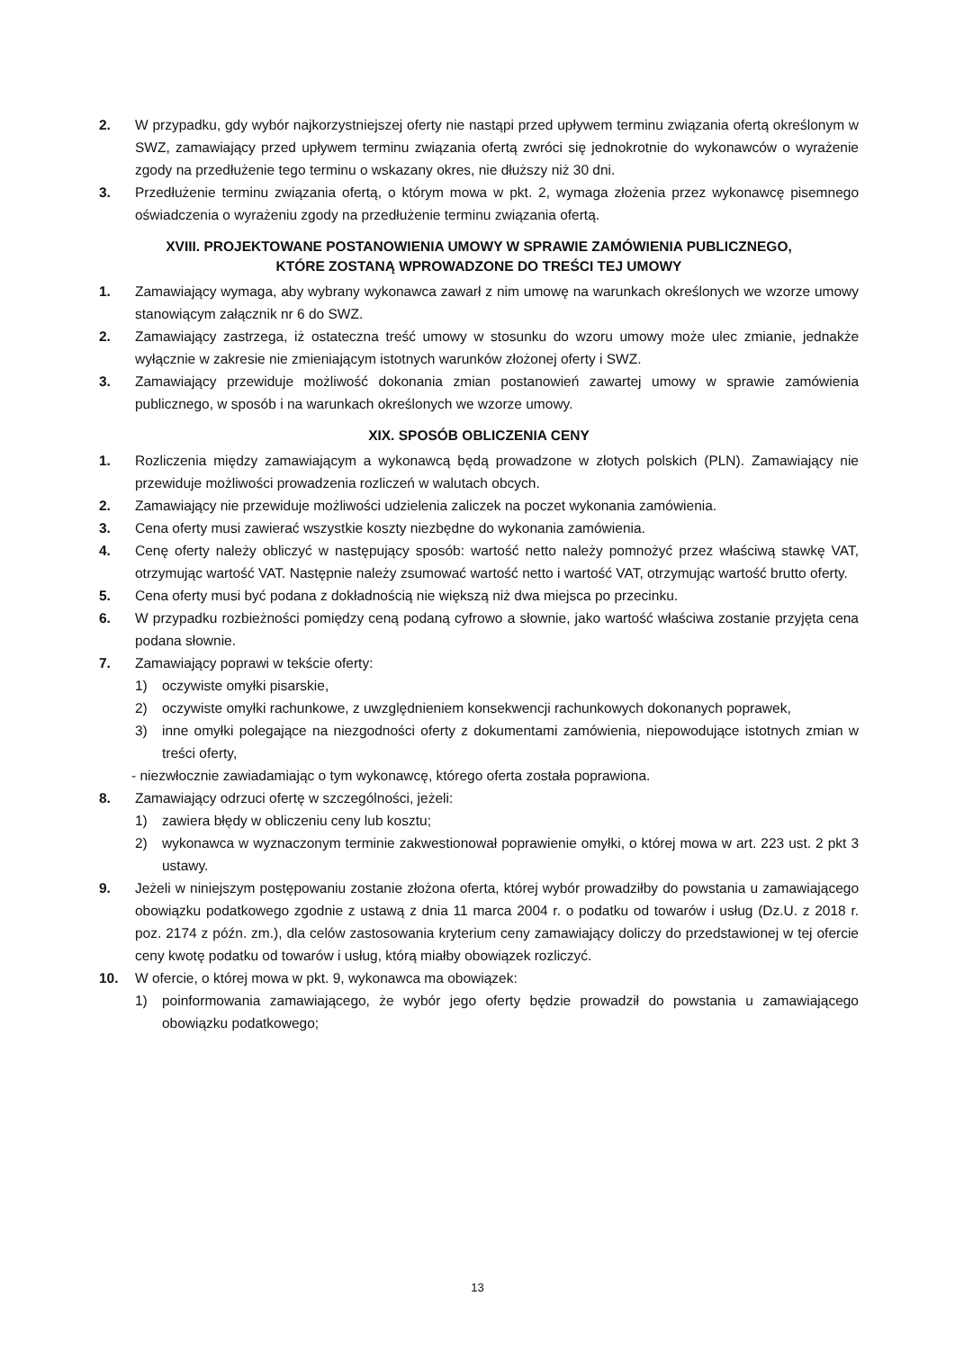2. W przypadku, gdy wybór najkorzystniejszej oferty nie nastąpi przed upływem terminu związania ofertą określonym w SWZ, zamawiający przed upływem terminu związania ofertą zwróci się jednokrotnie do wykonawców o wyrażenie zgody na przedłużenie tego terminu o wskazany okres, nie dłuższy niż 30 dni.
3. Przedłużenie terminu związania ofertą, o którym mowa w pkt. 2, wymaga złożenia przez wykonawcę pisemnego oświadczenia o wyrażeniu zgody na przedłużenie terminu związania ofertą.
XVIII. PROJEKTOWANE POSTANOWIENIA UMOWY W SPRAWIE ZAMÓWIENIA PUBLICZNEGO,
KTÓRE ZOSTANĄ WPROWADZONE DO TREŚCI TEJ UMOWY
1. Zamawiający wymaga, aby wybrany wykonawca zawarł z nim umowę na warunkach określonych we wzorze umowy stanowiącym załącznik nr 6 do SWZ.
2. Zamawiający zastrzega, iż ostateczna treść umowy w stosunku do wzoru umowy może ulec zmianie, jednakże wyłącznie w zakresie nie zmieniającym istotnych warunków złożonej oferty i SWZ.
3. Zamawiający przewiduje możliwość dokonania zmian postanowień zawartej umowy w sprawie zamówienia publicznego, w sposób i na warunkach określonych we wzorze umowy.
XIX. SPOSÓB OBLICZENIA CENY
1. Rozliczenia między zamawiającym a wykonawcą będą prowadzone w złotych polskich (PLN). Zamawiający nie przewiduje możliwości prowadzenia rozliczeń w walutach obcych.
2. Zamawiający nie przewiduje możliwości udzielenia zaliczek na poczet wykonania zamówienia.
3. Cena oferty musi zawierać wszystkie koszty niezbędne do wykonania zamówienia.
4. Cenę oferty należy obliczyć w następujący sposób: wartość netto należy pomnożyć przez właściwą stawkę VAT, otrzymując wartość VAT. Następnie należy zsumować wartość netto i wartość VAT, otrzymując wartość brutto oferty.
5. Cena oferty musi być podana z dokładnością nie większą niż dwa miejsca po przecinku.
6. W przypadku rozbieżności pomiędzy ceną podaną cyfrowo a słownie, jako wartość właściwa zostanie przyjęta cena podana słownie.
7. Zamawiający poprawi w tekście oferty:
1) oczywiste omyłki pisarskie,
2) oczywiste omyłki rachunkowe, z uwzględnieniem konsekwencji rachunkowych dokonanych poprawek,
3) inne omyłki polegające na niezgodności oferty z dokumentami zamówienia, niepowodujące istotnych zmian w treści oferty,
- niezwłocznie zawiadamiając o tym wykonawcę, którego oferta została poprawiona.
8. Zamawiający odrzuci ofertę w szczególności, jeżeli:
1) zawiera błędy w obliczeniu ceny lub kosztu;
2) wykonawca w wyznaczonym terminie zakwestionował poprawienie omyłki, o której mowa w art. 223 ust. 2 pkt 3 ustawy.
9. Jeżeli w niniejszym postępowaniu zostanie złożona oferta, której wybór prowadziłby do powstania u zamawiającego obowiązku podatkowego zgodnie z ustawą z dnia 11 marca 2004 r. o podatku od towarów i usług (Dz.U. z 2018 r. poz. 2174 z późn. zm.), dla celów zastosowania kryterium ceny zamawiający doliczy do przedstawionej w tej ofercie ceny kwotę podatku od towarów i usług, którą miałby obowiązek rozliczyć.
10. W ofercie, o której mowa w pkt. 9, wykonawca ma obowiązek:
1) poinformowania zamawiającego, że wybór jego oferty będzie prowadził do powstania u zamawiającego obowiązku podatkowego;
13